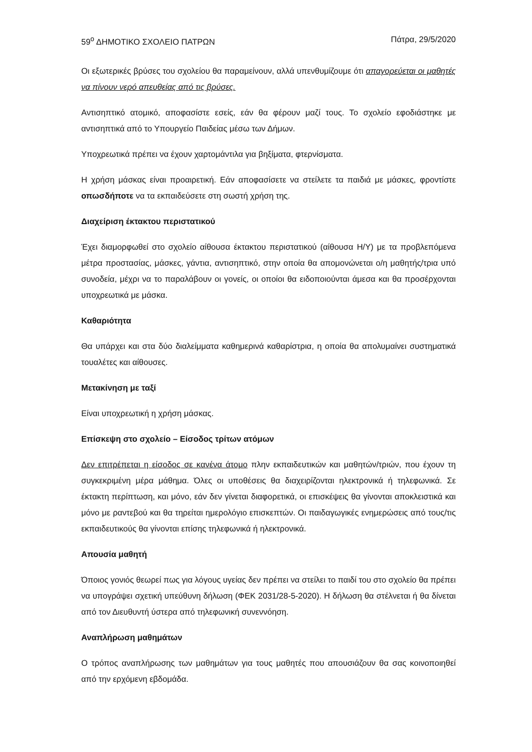59<sup>ο</sup> ΔΗΜΟΤΙΚΟ ΣΧΟΛΕΙΟ ΠΑΤΡΩΝ Πάτρα, 29/5/2020
Οι εξωτερικές βρύσες του σχολείου θα παραμείνουν, αλλά υπενθυμίζουμε ότι απαγορεύεται οι μαθητές να πίνουν νερό απευθείας από τις βρύσες.
Αντισηπτικό ατομικό, αποφασίστε εσείς, εάν θα φέρουν μαζί τους. Το σχολείο εφοδιάστηκε με αντισηπτικά από το Υπουργείο Παιδείας μέσω των Δήμων.
Υποχρεωτικά πρέπει να έχουν χαρτομάντιλα για βηξίματα, φτερνίσματα.
Η χρήση μάσκας είναι προαιρετική. Εάν αποφασίσετε να στείλετε τα παιδιά με μάσκες, φροντίστε οπωσδήποτε να τα εκπαιδεύσετε στη σωστή χρήση της.
Διαχείριση έκτακτου περιστατικού
Έχει διαμορφωθεί στο σχολείο αίθουσα έκτακτου περιστατικού (αίθουσα Η/Υ) με τα προβλεπόμενα μέτρα προστασίας, μάσκες, γάντια, αντισηπτικό, στην οποία θα απομονώνεται ο/η μαθητής/τρια υπό συνοδεία, μέχρι να το παραλάβουν οι γονείς, οι οποίοι θα ειδοποιούνται άμεσα και θα προσέρχονται υποχρεωτικά με μάσκα.
Καθαριότητα
Θα υπάρχει και στα δύο διαλείμματα καθημερινά καθαρίστρια, η οποία θα απολυμαίνει συστηματικά τουαλέτες και αίθουσες.
Μετακίνηση με ταξί
Είναι υποχρεωτική η χρήση μάσκας.
Επίσκεψη στο σχολείο – Είσοδος τρίτων ατόμων
Δεν επιτρέπεται η είσοδος σε κανένα άτομο πλην εκπαιδευτικών και μαθητών/τριών, που έχουν τη συγκεκριμένη μέρα μάθημα. Όλες οι υποθέσεις θα διαχειρίζονται ηλεκτρονικά ή τηλεφωνικά. Σε έκτακτη περίπτωση, και μόνο, εάν δεν γίνεται διαφορετικά, οι επισκέψεις θα γίνονται αποκλειστικά και μόνο με ραντεβού και θα τηρείται ημερολόγιο επισκεπτών. Οι παιδαγωγικές ενημερώσεις από τους/τις εκπαιδευτικούς θα γίνονται επίσης τηλεφωνικά ή ηλεκτρονικά.
Απουσία μαθητή
Όποιος γονιός θεωρεί πως για λόγους υγείας δεν πρέπει να στείλει το παιδί του στο σχολείο θα πρέπει να υπογράψει σχετική υπεύθυνη δήλωση (ΦΕΚ 2031/28-5-2020). Η δήλωση θα στέλνεται ή θα δίνεται από τον Διευθυντή ύστερα από τηλεφωνική συνεννόηση.
Αναπλήρωση μαθημάτων
Ο τρόπος αναπλήρωσης των μαθημάτων για τους μαθητές που απουσιάζουν θα σας κοινοποιηθεί από την ερχόμενη εβδομάδα.